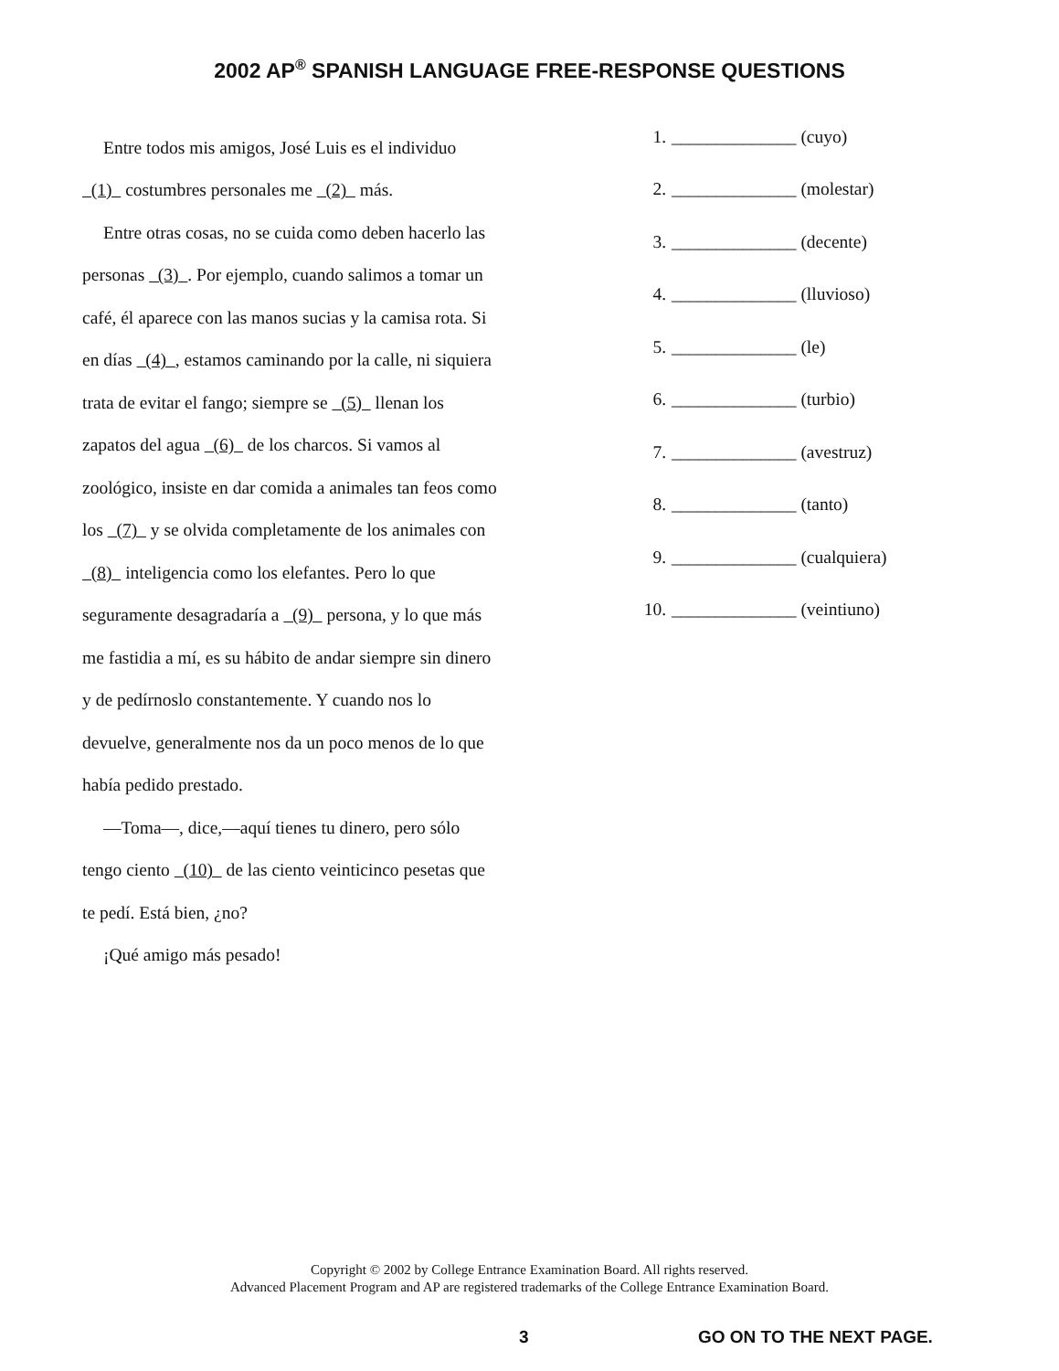2002 AP<sup>®</sup> SPANISH LANGUAGE FREE-RESPONSE QUESTIONS
Entre todos mis amigos, José Luis es el individuo
(1) costumbres personales me (2) más.
Entre otras cosas, no se cuida como deben hacerlo las personas (3) . Por ejemplo, cuando salimos a tomar un café, él aparece con las manos sucias y la camisa rota. Si en días (4) , estamos caminando por la calle, ni siquiera trata de evitar el fango; siempre se (5) llenan los zapatos del agua (6) de los charcos. Si vamos al zoológico, insiste en dar comida a animales tan feos como los (7) y se olvida completamente de los animales con (8) inteligencia como los elefantes. Pero lo que seguramente desagradaría a (9) persona, y lo que más me fastidia a mí, es su hábito de andar siempre sin dinero y de pedírnoslo constantemente. Y cuando nos lo devuelve, generalmente nos da un poco menos de lo que había pedido prestado.
—Toma—, dice,—aquí tienes tu dinero, pero sólo tengo ciento (10) de las ciento veinticinco pesetas que te pedí. Está bien, ¿no?
¡Qué amigo más pesado!
1. ______________ (cuyo)
2. ______________ (molestar)
3. ______________ (decente)
4. ______________ (lluvioso)
5. ______________ (le)
6. ______________ (turbio)
7. ______________ (avestruz)
8. ______________ (tanto)
9. ______________ (cualquiera)
10. ______________ (veintiuno)
Copyright © 2002 by College Entrance Examination Board. All rights reserved.
Advanced Placement Program and AP are registered trademarks of the College Entrance Examination Board.
3 GO ON TO THE NEXT PAGE.